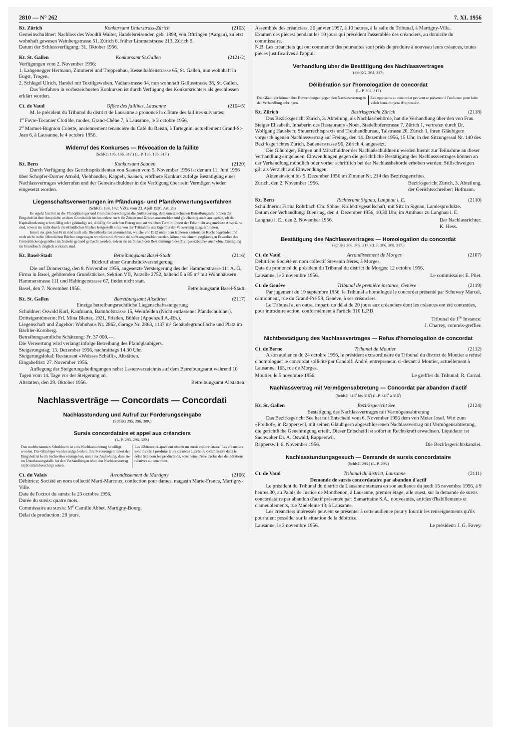2810 — N° 262 7. XI. 1956
Kt. Zürich Konkursamt Unterstrass-Zürich (2103)
Gemeinschuldner: Nachlass des Woodtli Walter, Handelsreisender, geb. 1898, von Oftringen (Aargau), zuletzt wohnhaft gewesen Weinbergstrasse 51, Zürich 6, früher Limmatstrasse 213, Zürich 5.
Datum der Schlussverfügung: 31. Oktober 1956.
Kt. St. Gallen Konkursamt St.Gallen (2121/2)
Verfügungen vom 2. November 1956:
1. Langenegger Hermann, Zimmerei und Treppenbau, Kesselhaldenstrasse 65, St. Gallen, nun wohnhaft in Eugst, Trogen.
2. Schlegel Ulrich, Handel mit Textilgeweben, Vadianstrasse 34, nun wohnhaft Gallusstrasse 38, St. Gallen.
Das Verfahren in vorbezeichneten Konkursen ist durch Verfügung des Konkursrichters als geschlossen erklärt worden.
Ct. de Vaud Office des faillites, Lausanne (2104/5)
M. le président du Tribunal du district de Lausanne a prononcé la clôture des faillites suivantes:
1<sup>o</sup> Favre-Tocanier Clotilde, modes, Grand-Chêne 7, à Lausanne, le 2 octobre 1956.
2<sup>o</sup> Marmet-Bugnion Colette, anciennement tenancière du Café du Raisin, à Tartegnin, actuellement Grand-St-Jean 6, à Lausanne, le 4 octobre 1956.
Widerruf des Konkurses — Révocation de la faillite
(SchKG 195, 196, 317.) (L. P. 195, 196, 317.)
Kt. Bern Konkursamt Saanen (2120)
Durch Verfügung des Gerichtspräsidenten von Saanen vom 5. November 1956 ist der am 11. Juni 1956 über Schopfer-Dorner Arnold, Viehhändler, Kappeli, Saanen, eröffnete Konkurs zufolge Bestätigung eines Nachlassvertrages widerrufen und der Gemeinschuldner in die Verfügung über sein Vermögen wieder eingesetzt worden.
Liegenschaftsverwertungen im Pfändungs- und Pfandverwertungsverfahren
(SchKG. 138, 142; VZG. vom 23. April 1920, Art. 29)
Es ergeht hiermit an die Pfandgläubiger und Grundlastberechtigten die Aufforderung, dem unterzeichneten Betreibungsamt binnen der Eingabefrist ihre Ansprüche an dem Grundstück insbesondere auch für Zinsen und Kosten anzumelden und gleichzeitig auch anzugeben, ob die Kapitalforderung schon fällig oder gekündigt sei, allfällig für welchen Betrag und auf welchen Termin. Innert der Frist nicht angemeldete Ansprüche sind, soweit sie nicht durch die öffentlichen Bücher festgestellt sind, von der Teilnahme am Ergebnis der Verwertung ausgeschlossen.
Innert der gleichen Frist sind auch alle Dienstbarkeiten anzumelden, welche vor 1912 unter dem früheren kantonalen Recht begründet und noch nicht in die öffentlichen Bücher eingetragen worden sind. Soweit sie nicht angemeldet werden, können sie einem gutgläubigen Erwerber des Grundstückes gegenüber nicht mehr geltend gemacht werden, sofern sie nicht nach den Bestimmungen des Zivilgesetzbuches auch ohne Eintragung im Grundbuch dinglich wirksam sind.
Kt. Basel-Stadt Betreibungsamt Basel-Stadt (2116)
Rückruf einer Grundstückversteigerung
Die auf Donnerstag, den 8. November 1956, angesetzte Versteigerung des der Hammerstrasse 111 A. G., Firma in Basel, gehörenden Grundstückes, Sektion VII, Parzelle 2752, haltend 5 a 85 m² mit Wohnhäusern Hammerstrasse 111 und Haltingerstrasse 67, findet nicht statt.
Basel, den 7. November 1956. Betreibungsamt Basel-Stadt.
Kt. St. Gallen Betreibungsamt Altstätten (2117)
Einzige betreibungsrechtliche Liegenschaftssteigerung
Schuldner: Oswald Karl, Kaufmann, Bahnhofstrasse 15, Weinfelden (Nicht entlassener Pfandschuldner).
Dritteigentümerin: Frl. Mina Blatter, 1921, Frieden, Bühler (Appenzell A.-Rh.).
Liegenschaft und Zugehör: Wohnhaus Nr. 2862, Garage Nr. 2863, 1137 m² Gebäudegrundfläche und Platz im Bächler-Kornberg.
Betreibungsamtliche Schätzung: Fr. 37 000.—.
Die Verwertung wird verlangt infolge Betreibung des Pfandgläubigers.
Steigerungstag: 13. Dezember 1956, nachmittags 14.30 Uhr.
Steigerungslokal: Restaurant «Weisses Schäfli», Altstätten.
Eingabefrist: 27. November 1956.
Auflegung der Steigerungsbedingungen nebst Lastenverzeichnis auf dem Betreibungsamt während 10 Tagen vom 14. Tage vor der Steigerung an.
Altstätten, den 29. Oktober 1956. Betreibungsamt Altstätten.
Nachlassverträge — Concordats — Concordati
Nachlasstundung und Aufruf zur Forderungseingabe
(SchKG 295, 296, 300.)
Sursis concordataire et appel aux créanciers
(L. P. 295, 296, 300.)
Den nachbenannten Schuldnern ist eine Nachlasstundung bewilligt worden. Die Gläubiger werden aufgefordert, ihre Forderungen innert der Eingabefrist beim Sachwalter einzugeben, unter der Androhung, dass sie im Unterlassungsfalle bei den Verhandlungen über den Nachlassvertrag nicht stimmberechtigt wären.
Les débiteurs ci-après ont obtenu un sursis concordataire. Les créanciers sont invités à produire leurs créances auprès du commissaire dans le délai fixé pour les productions, sous peine d'être exclus des délibérations relatives au concordat.
Ct. du Valais Arrondissement de Martigny (2106)
Débitrice: Société en nom collectif Marti-Marcoux, confection pour dames, magasin Marie-France, Martigny-Ville.
Date de l'octroi du sursis: le 23 octobre 1956.
Durée du sursis: quatre mois.
Commissaire au sursis: M<sup>e</sup> Camille Abbet, Martigny-Bourg.
Délai de production: 20 jours.
Assemblée des créanciers: 26 janvier 1957, à 10 heures, à la salle du Tribunal, à Martigny-Ville.
Examen des pièces: pendant les 10 jours qui précèdent l'assemblée des créanciers, au domicile du commissaire.
N.B. Les créanciers qui ont commencé des poursuites sont priés de produire à nouveau leurs créances, toutes pièces justificatives à l'appui.
Verhandlung über die Bestätigung des Nachlassvertrages
(SchKG. 304, 317)
Délibération sur l'homologation de concordat
(L. P. 304, 317)
Die Gläubiger können ihre Einwendungen gegen den Nachlassvertrag in der Verhandlung anbringen.
Les opposants au concordat peuvent se présenter à l'audience pour faire valoir leurs moyens d'opposition.
Kt. Zürich Bezirksgericht Zürich (2118)
Das Bezirksgericht Zürich, 3. Abteilung, als Nachlassbehörde, hat die Verhandlung über den von Frau Steiger Elisabeth, Inhaberin des Restaurants «Noé», Stadelhoferstrasse 7, Zürich 1, vertreten durch Dr. Wolfgang Haushecr, Steuerrechtspraxis und Treuhandbureau, Talstrasse 20, Zürich 1, ihren Gläubigern vorgeschlagenen Nachlassvertrag auf Freitag, den 14. Dezember 1956, 15 Uhr, in den Sitzungssaal Nr. 140 des Bezirksgerichtes Zürich, Badenerstrasse 90, Zürich 4, angesetzt.
Die Gläubiger, Bürgen und Mitschuldner der Nachlaßschuldnerin werden hiemit zur Teilnahme an dieser Verhandlung eingeladen. Einwendungen gegen die gerichtliche Bestätigung des Nachlassvertrages können an der Verhandlung mündlich oder vorher schriftlich bei der Nachlassbehörde erhoben werden; Stillschweigen gilt als Verzicht auf Einwendungen.
Akteneinsicht bis 5. Dezember 1956 im Zimmer Nr. 214 des Bezirksgerichtes.
Zürich, den 2. November 1956. Bezirksgericht Zürich, 3. Abteilung,
der Gerichtsschreiber: Hofmann.
Kt. Bern Richteramt Signau, Langnau i. E. (2110)
Schuldnerin: Firma Rohrbach Chr. Söhne, Kollektivgesellschaft, mit Sitz in Signau, Landesprodukte.
Datum der Verhandlung: Dienstag, den 4. Dezember 1956, 10.30 Uhr, im Amthaus zu Langnau i. E.
Langnau i. E., den 2. November 1956. Der Nachlassrichter:
K. Hess.
Bestätigung des Nachlassvertrages — Homologation du concordat
(SchKG 306, 308, 317.) (L.P. 306, 308, 317.)
Ct. de Vaud Arrondissement de Morges (2107)
Débitrice: Société en nom collectif Stevenin frères, à Morges.
Date du prononcé du président du Tribunal du district de Morges: 12 octobre 1956.
Lausanne, le 2 novembre 1956. Le commissaire: E. Pilet.
Ct. de Genève Tribunal de première instance, Genève (2119)
Par jugement du 19 septembre 1956, le Tribunal a homologué le concordat présenté par Schuwey Marcel, camionneur, rue du Grand-Pré 59, Genève, à ses créanciers.
Le Tribunal a, en outre, imparti un délai de 20 jours aux créanciers dont les créances ont été contestées, pour introduire action, conformément à l'article 310 L.P.D.
Tribunal de 1<sup>re</sup> Instance:
J. Charrey, commis-greffier.
Nichtbestätigung des Nachlassvertrages — Refus d'homologation de concordat
Ct. de Berne Tribunal de Moutier (2112)
A son audience du 24 octobre 1956, le président extraordinaire du Tribunal du district de Moutier a refusé d'homologuer le concordat sollicité par Candolfi André, entrepreneur, ci-devant à Moutier, actuellement à Lausanne, 163, rue de Morges.
Moutier, le 5 novembre 1956. Le greffier du Tribunal: R. Carnal.
Nachlassvertrag mit Vermögensabtretung — Concordat par abandon d'actif
(SchKG 316<sup>a</sup> bis 316<sup>t</sup>) (L.P. 316<sup>a</sup> à 316<sup>t</sup>)
Kt. St. Gallen Bezirksgericht See (2124)
Bestätigung des Nachlassvertrages mit Vermögensabtretung
Das Bezirksgericht See hat mit Entscheid vom 6. November 1956 dem von Meier Josef, Wirt zum «Freihof», in Rapperswil, mit seinen Gläubigern abgeschlossenen Nachlassvertrag mit Vermögensabtretung, die gerichtliche Genehmigung erteilt. Dieser Entscheid ist sofort in Rechtskraft erwachsen. Liquidator ist Sachwalter Dr. A. Oswald, Rapperswil.
Rapperswil, 6. November 1956. Die Bezirksgerichtskanzlei.
Nachlasstundungsgesuch — Demande de sursis concordataire
(SchKG 293.) (L. P. 293.)
Ct. de Vaud Tribunal du district, Lausanne (2111)
Demande de sursis concordataire par abandon d'actif
Le président du Tribunal du district de Lausanne statuera en son audience du jeudi 15 novembre 1956, à 9 heures 30, au Palais de Justice de Montbenon, à Lausanne, premier étage, aile ouest, sur la demande de sursis concordataire par abandon d'actif présentée par: Samaritaine S.A., nouveautés, articles d'habillements et d'ameublements, rue Madeleine 13, à Lausanne.
Les créanciers intéressés peuvent se présenter à cette audience pour y fournir les renseignements qu'ils pourraient posséder sur la situation de la débitrice.
Lausanne, le 3 novembre 1956. Le président: J. G. Favey.